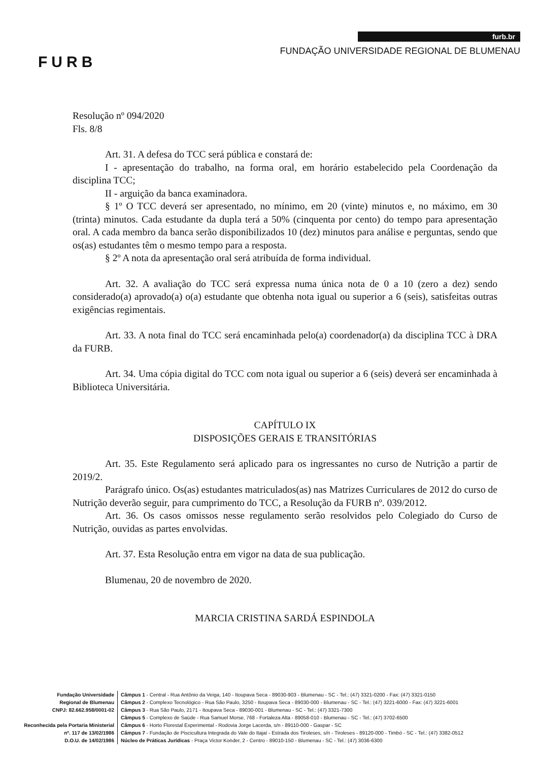FURB
furb.br
FUNDAÇÃO UNIVERSIDADE REGIONAL DE BLUMENAU
Resolução nº 094/2020
Fls. 8/8
Art. 31. A defesa do TCC será pública e constará de:
I - apresentação do trabalho, na forma oral, em horário estabelecido pela Coordenação da disciplina TCC;
II - arguição da banca examinadora.
§ 1º O TCC deverá ser apresentado, no mínimo, em 20 (vinte) minutos e, no máximo, em 30 (trinta) minutos. Cada estudante da dupla terá a 50% (cinquenta por cento) do tempo para apresentação oral. A cada membro da banca serão disponibilizados 10 (dez) minutos para análise e perguntas, sendo que os(as) estudantes têm o mesmo tempo para a resposta.
§ 2º A nota da apresentação oral será atribuída de forma individual.
Art. 32. A avaliação do TCC será expressa numa única nota de 0 a 10 (zero a dez) sendo considerado(a) aprovado(a) o(a) estudante que obtenha nota igual ou superior a 6 (seis), satisfeitas outras exigências regimentais.
Art. 33. A nota final do TCC será encaminhada pelo(a) coordenador(a) da disciplina TCC à DRA da FURB.
Art. 34. Uma cópia digital do TCC com nota igual ou superior a 6 (seis) deverá ser encaminhada à Biblioteca Universitária.
CAPÍTULO IX
DISPOSIÇÕES GERAIS E TRANSITÓRIAS
Art. 35. Este Regulamento será aplicado para os ingressantes no curso de Nutrição a partir de 2019/2.
Parágrafo único. Os(as) estudantes matriculados(as) nas Matrizes Curriculares de 2012 do curso de Nutrição deverão seguir, para cumprimento do TCC, a Resolução da FURB nº. 039/2012.
Art. 36. Os casos omissos nesse regulamento serão resolvidos pelo Colegiado do Curso de Nutrição, ouvidas as partes envolvidas.
Art. 37. Esta Resolução entra em vigor na data de sua publicação.
Blumenau, 20 de novembro de 2020.
MARCIA CRISTINA SARDÁ ESPINDOLA
Fundação Universidade
Regional de Blumenau
CNPJ: 82.662.958/0001-02
Reconhecida pela Portaria Ministerial
nº. 117 de 13/02/1986
D.O.U. de 14/02/1986
Câmpus 1 - Central - Rua Antônio da Veiga, 140 - Itoupava Seca - 89030-903 - Blumenau - SC - Tel.: (47) 3321-0200 - Fax: (47) 3321-0150
Câmpus 2 - Complexo Tecnológico - Rua São Paulo, 3250 - Itoupava Seca - 89030-000 - Blumenau - SC - Tel.: (47) 3221-6000 - Fax: (47) 3221-6001
Câmpus 3 - Rua São Paulo, 2171 - Itoupava Seca - 89030-001 - Blumenau - SC - Tel.: (47) 3321-7300
Câmpus 5 - Complexo de Saúde - Rua Samuel Morse, 768 - Fortaleza Alta - 89058-010 - Blumenau - SC - Tel.: (47) 3702-6500
Câmpus 6 - Horto Florestal Experimental - Rodovia Jorge Lacerda, s/n - 89110-000 - Gaspar - SC
Câmpus 7 - Fundação de Piscicultura Integrada do Vale do Itajaí - Estrada dos Tiroleses, s/n - Tiroleses - 89120-000 - Timbó - SC - Tel.: (47) 3382-0512
Núcleo de Práticas Jurídicas - Praça Victor Konder, 2 - Centro - 89010-150 - Blumenau - SC - Tel.: (47) 3036-6300